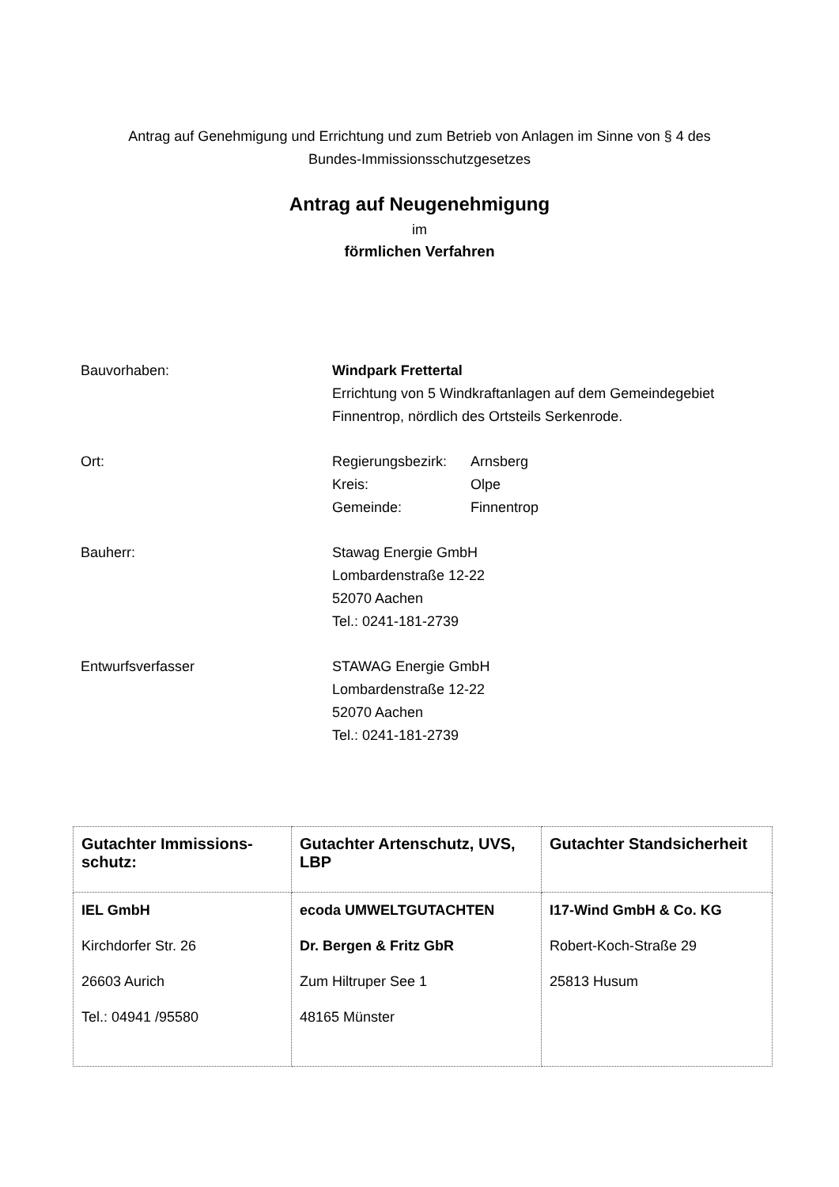Antrag auf Genehmigung und Errichtung und zum Betrieb von Anlagen im Sinne von § 4 des
Bundes-Immissionsschutzgesetzes
Antrag auf Neugenehmigung
im
förmlichen Verfahren
Bauvorhaben: Windpark Frettertal
Errichtung von 5 Windkraftanlagen auf dem Gemeindegebiet
Finnentrop, nördlich des Ortsteils Serkenrode.
Ort:
| Regierungsbezirk: | Arnsberg |
| Kreis: | Olpe |
| Gemeinde: | Finnentrop |
Bauherr: Stawag Energie GmbH
Lombardenstraße 12-22
52070 Aachen
Tel.: 0241-181-2739
Entwurfsverfasser STAWAG Energie GmbH
Lombardenstraße 12-22
52070 Aachen
Tel.: 0241-181-2739
| Gutachter Immissions-schutz: | Gutachter Artenschutz, UVS, LBP | Gutachter Standsicherheit |
| --- | --- | --- |
| IEL GmbH Kirchdorfer Str. 26 26603 Aurich Tel.: 04941 /95580 | ecoda UMWELTGUTACHTEN Dr. Bergen & Fritz GbR Zum Hiltruper See 1 48165 Münster | I17-Wind GmbH & Co. KG Robert-Koch-Straße 29 25813 Husum |